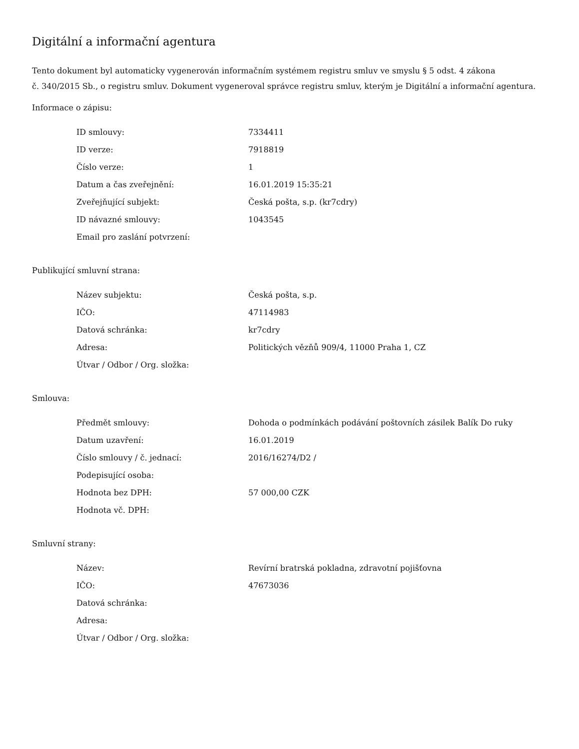Digitální a informační agentura
Tento dokument byl automaticky vygenerován informačním systémem registru smluv ve smyslu § 5 odst. 4 zákona
č. 340/2015 Sb., o registru smluv. Dokument vygeneroval správce registru smluv, kterým je Digitální a informační agentura.
Informace o zápisu:
| ID smlouvy: | 7334411 |
| ID verze: | 7918819 |
| Číslo verze: | 1 |
| Datum a čas zveřejnění: | 16.01.2019 15:35:21 |
| Zveřejňující subjekt: | Česká pošta, s.p. (kr7cdry) |
| ID návazné smlouvy: | 1043545 |
| Email pro zaslání potvrzení: | |
Publikující smluvní strana:
| Název subjektu: | Česká pošta, s.p. |
| IČO: | 47114983 |
| Datová schránka: | kr7cdry |
| Adresa: | Politických vězňů 909/4, 11000 Praha 1, CZ |
| Útvar / Odbor / Org. složka: | |
Smlouva:
| Předmět smlouvy: | Dohoda o podmínkách podávání poštovních zásilek Balík Do ruky |
| Datum uzavření: | 16.01.2019 |
| Číslo smlouvy / č. jednací: | 2016/16274/D2 / |
| Podepisující osoba: | |
| Hodnota bez DPH: | 57 000,00 CZK |
| Hodnota vč. DPH: | |
Smluvní strany:
| Název: | Revírní bratrská pokladna, zdravotní pojišťovna |
| IČO: | 47673036 |
| Datová schránka: | |
| Adresa: | |
| Útvar / Odbor / Org. složka: | |